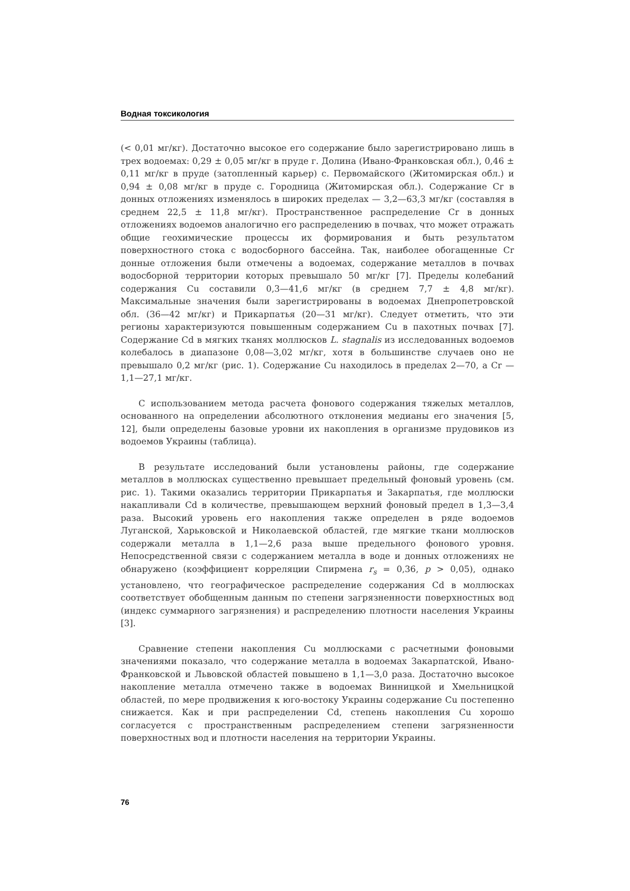Водная токсикология
(< 0,01 мг/кг). Достаточно высокое его содержание было зарегистрировано лишь в трех водоемах: 0,29 ± 0,05 мг/кг в пруде г. Долина (Ивано-Франковская обл.), 0,46 ± 0,11 мг/кг в пруде (затопленный карьер) с. Первомайского (Житомирская обл.) и 0,94 ± 0,08 мг/кг в пруде с. Городница (Житомирская обл.). Содержание Cr в донных отложениях изменялось в широких пределах — 3,2—63,3 мг/кг (составляя в среднем 22,5 ± 11,8 мг/кг). Пространственное распределение Cr в донных отложениях водоемов аналогично его распределению в почвах, что может отражать общие геохимические процессы их формирования и быть результатом поверхностного стока с водосборного бассейна. Так, наиболее обогащенные Cr донные отложения были отмечены а водоемах, содержание металлов в почвах водосборной территории которых превышало 50 мг/кг [7]. Пределы колебаний содержания Cu составили 0,3—41,6 мг/кг (в среднем 7,7 ± 4,8 мг/кг). Максимальные значения были зарегистрированы в водоемах Днепропетровской обл. (36—42 мг/кг) и Прикарпатья (20—31 мг/кг). Следует отметить, что эти регионы характеризуются повышенным содержанием Cu в пахотных почвах [7]. Содержание Cd в мягких тканях моллюсков L. stagnalis из исследованных водоемов колебалось в диапазоне 0,08—3,02 мг/кг, хотя в большинстве случаев оно не превышало 0,2 мг/кг (рис. 1). Содержание Cu находилось в пределах 2—70, а Cr — 1,1—27,1 мг/кг.
С использованием метода расчета фонового содержания тяжелых металлов, основанного на определении абсолютного отклонения медианы его значения [5, 12], были определены базовые уровни их накопления в организме прудовиков из водоемов Украины (таблица).
В результате исследований были установлены районы, где содержание металлов в моллюсках существенно превышает предельный фоновый уровень (см. рис. 1). Такими оказались территории Прикарпатья и Закарпатья, где моллюски накапливали Cd в количестве, превышающем верхний фоновый предел в 1,3—3,4 раза. Высокий уровень его накопления также определен в ряде водоемов Луганской, Харьковской и Николаевской областей, где мягкие ткани моллюсков содержали металла в 1,1—2,6 раза выше предельного фонового уровня. Непосредственной связи с содержанием металла в воде и донных отложениях не обнаружено (коэффициент корреляции Спирмена r<sub>s</sub> = 0,36, p > 0,05), однако установлено, что географическое распределение содержания Cd в моллюсках соответствует обобщенным данным по степени загрязненности поверхностных вод (индекс суммарного загрязнения) и распределению плотности населения Украины [3].
Сравнение степени накопления Cu моллюсками с расчетными фоновыми значениями показало, что содержание металла в водоемах Закарпатской, Ивано-Франковской и Львовской областей повышено в 1,1—3,0 раза. Достаточно высокое накопление металла отмечено также в водоемах Винницкой и Хмельницкой областей, по мере продвижения к юго-востоку Украины содержание Cu постепенно снижается. Как и при распределении Cd, степень накопления Cu хорошо согласуется с пространственным распределением степени загрязненности поверхностных вод и плотности населения на территории Украины.
76